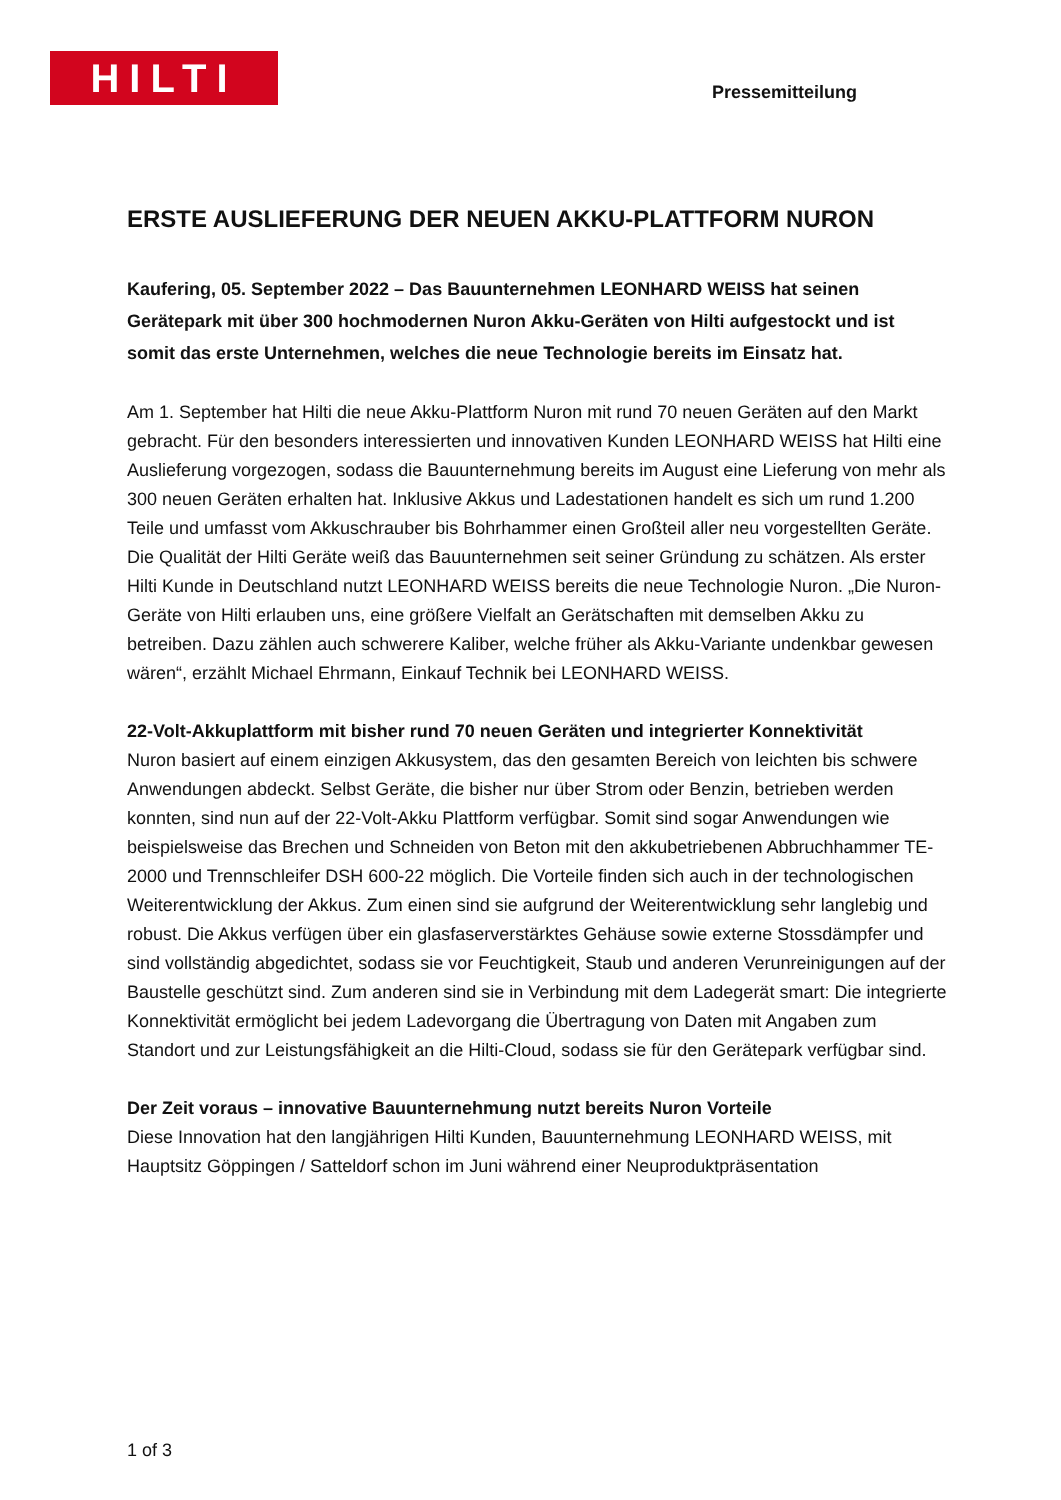HILTI Pressemitteilung
ERSTE AUSLIEFERUNG DER NEUEN AKKU-PLATTFORM NURON
Kaufering, 05. September 2022 – Das Bauunternehmen LEONHARD WEISS hat seinen Gerätepark mit über 300 hochmodernen Nuron Akku-Geräten von Hilti aufgestockt und ist somit das erste Unternehmen, welches die neue Technologie bereits im Einsatz hat.
Am 1. September hat Hilti die neue Akku-Plattform Nuron mit rund 70 neuen Geräten auf den Markt gebracht. Für den besonders interessierten und innovativen Kunden LEONHARD WEISS hat Hilti eine Auslieferung vorgezogen, sodass die Bauunternehmung bereits im August eine Lieferung von mehr als 300 neuen Geräten erhalten hat. Inklusive Akkus und Ladestationen handelt es sich um rund 1.200 Teile und umfasst vom Akkuschrauber bis Bohrhammer einen Großteil aller neu vorgestellten Geräte. Die Qualität der Hilti Geräte weiß das Bauunternehmen seit seiner Gründung zu schätzen. Als erster Hilti Kunde in Deutschland nutzt LEONHARD WEISS bereits die neue Technologie Nuron. „Die Nuron-Geräte von Hilti erlauben uns, eine größere Vielfalt an Gerätschaften mit demselben Akku zu betreiben. Dazu zählen auch schwerere Kaliber, welche früher als Akku-Variante undenkbar gewesen wären“, erzählt Michael Ehrmann, Einkauf Technik bei LEONHARD WEISS.
22-Volt-Akkuplattform mit bisher rund 70 neuen Geräten und integrierter Konnektivität
Nuron basiert auf einem einzigen Akkusystem, das den gesamten Bereich von leichten bis schwere Anwendungen abdeckt. Selbst Geräte, die bisher nur über Strom oder Benzin, betrieben werden konnten, sind nun auf der 22-Volt-Akku Plattform verfügbar. Somit sind sogar Anwendungen wie beispielsweise das Brechen und Schneiden von Beton mit den akkubetriebenen Abbruchhammer TE-2000 und Trennschleifer DSH 600-22 möglich. Die Vorteile finden sich auch in der technologischen Weiterentwicklung der Akkus. Zum einen sind sie aufgrund der Weiterentwicklung sehr langlebig und robust. Die Akkus verfügen über ein glasfaserverstärktes Gehäuse sowie externe Stossdämpfer und sind vollständig abgedichtet, sodass sie vor Feuchtigkeit, Staub und anderen Verunreinigungen auf der Baustelle geschützt sind. Zum anderen sind sie in Verbindung mit dem Ladegerät smart: Die integrierte Konnektivität ermöglicht bei jedem Ladevorgang die Übertragung von Daten mit Angaben zum Standort und zur Leistungsfähigkeit an die Hilti-Cloud, sodass sie für den Gerätepark verfügbar sind.
Der Zeit voraus – innovative Bauunternehmung nutzt bereits Nuron Vorteile
Diese Innovation hat den langjährigen Hilti Kunden, Bauunternehmung LEONHARD WEISS, mit Hauptsitz Göppingen / Satteldorf schon im Juni während einer Neuproduktpräsentation
1 of 3